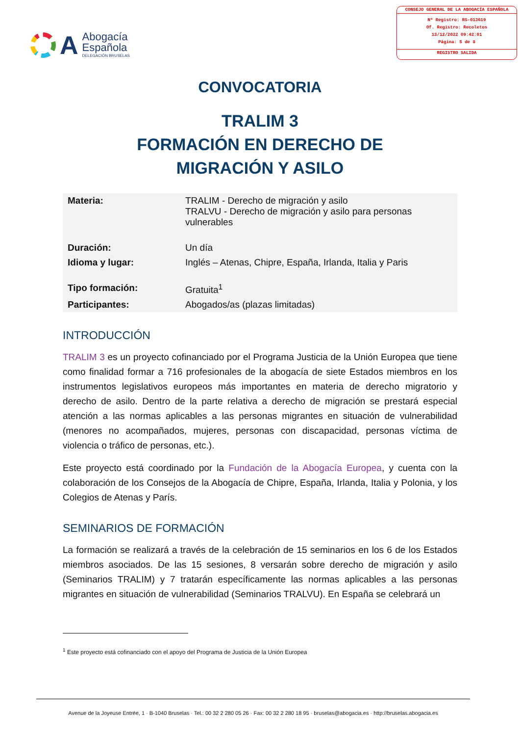A
Abogacía
Española
DELEGACIÓN BRUSELAS
CONSEJO GENERAL DE LA ABOGACÍA ESPAÑOLA
Nº Registro: RS-013619
Of. Registro: Recoletos
13/12/2022 09:42:01
Página: 5 de 8
REGISTRO SALIDA
CONVOCATORIA
TRALIM 3
FORMACIÓN EN DERECHO DE
MIGRACIÓN Y ASILO
| Materia: | TRALIM - Derecho de migración y asilo TRALVU - Derecho de migración y asilo para personas vulnerables |
| Duración: | Un día |
| Idioma y lugar: | Inglés – Atenas, Chipre, España, Irlanda, Italia y Paris |
| Tipo formación: | Gratuita<sup>1</sup> |
| Participantes: | Abogados/as (plazas limitadas) |
INTRODUCCIÓN
TRALIM 3 es un proyecto cofinanciado por el Programa Justicia de la Unión Europea que tiene como finalidad formar a 716 profesionales de la abogacía de siete Estados miembros en los instrumentos legislativos europeos más importantes en materia de derecho migratorio y derecho de asilo. Dentro de la parte relativa a derecho de migración se prestará especial atención a las normas aplicables a las personas migrantes en situación de vulnerabilidad (menores no acompañados, mujeres, personas con discapacidad, personas víctima de violencia o tráfico de personas, etc.).
Este proyecto está coordinado por la Fundación de la Abogacía Europea, y cuenta con la colaboración de los Consejos de la Abogacía de Chipre, España, Irlanda, Italia y Polonia, y los Colegios de Atenas y París.
SEMINARIOS DE FORMACIÓN
La formación se realizará a través de la celebración de 15 seminarios en los 6 de los Estados miembros asociados. De las 15 sesiones, 8 versarán sobre derecho de migración y asilo (Seminarios TRALIM) y 7 tratarán específicamente las normas aplicables a las personas migrantes en situación de vulnerabilidad (Seminarios TRALVU). En España se celebrará un
<sup>1</sup> Este proyecto está cofinanciado con el apoyo del Programa de Justicia de la Unión Europea
Avenue de la Joyeuse Entrée, 1 · B-1040 Bruselas · Tel.: 00 32 2 280 05 26 · Fax: 00 32 2 280 18 95 · bruselas@abogacia.es · http://bruselas.abogacia.es